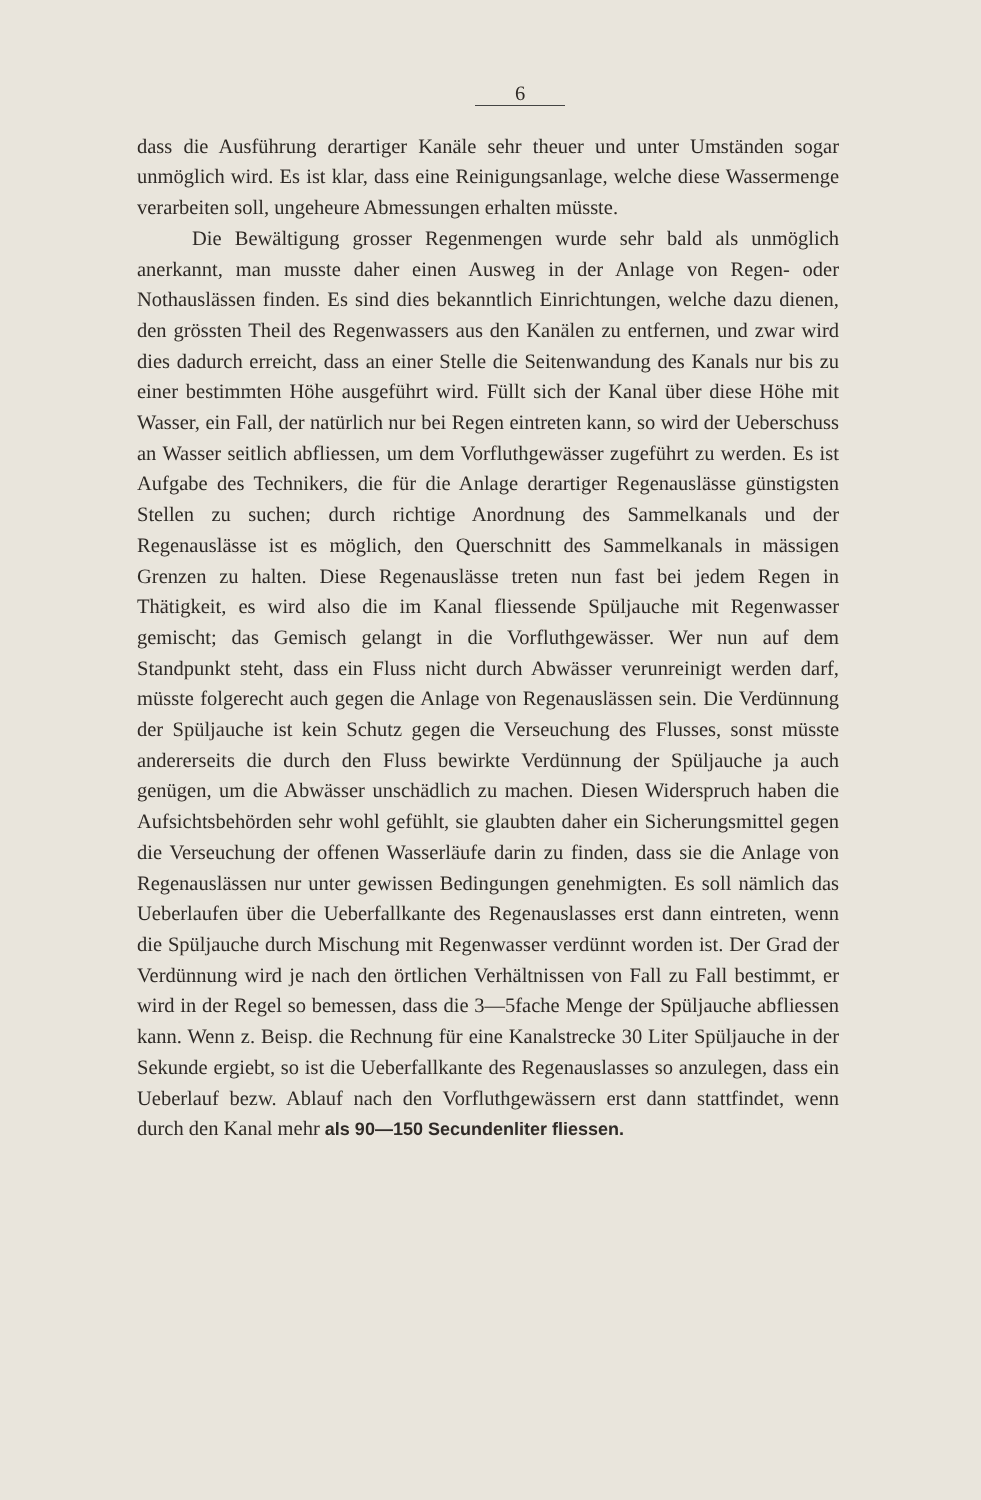6
dass die Ausführung derartiger Kanäle sehr theuer und unter Umständen sogar unmöglich wird. Es ist klar, dass eine Reinigungsanlage, welche diese Wassermenge verarbeiten soll, ungeheure Abmessungen erhalten müsste.
Die Bewältigung grosser Regenmengen wurde sehr bald als unmöglich anerkannt, man musste daher einen Ausweg in der Anlage von Regen- oder Nothauslässen finden. Es sind dies bekanntlich Einrichtungen, welche dazu dienen, den grössten Theil des Regenwassers aus den Kanälen zu entfernen, und zwar wird dies dadurch erreicht, dass an einer Stelle die Seitenwandung des Kanals nur bis zu einer bestimmten Höhe ausgeführt wird. Füllt sich der Kanal über diese Höhe mit Wasser, ein Fall, der natürlich nur bei Regen eintreten kann, so wird der Ueberschuss an Wasser seitlich abfliessen, um dem Vorfluthgewässer zugeführt zu werden. Es ist Aufgabe des Technikers, die für die Anlage derartiger Regenauslässe günstigsten Stellen zu suchen; durch richtige Anordnung des Sammelkanals und der Regenauslässe ist es möglich, den Querschnitt des Sammelkanals in mässigen Grenzen zu halten. Diese Regenauslässe treten nun fast bei jedem Regen in Thätigkeit, es wird also die im Kanal fliessende Spüljauche mit Regenwasser gemischt; das Gemisch gelangt in die Vorfluthgewässer. Wer nun auf dem Standpunkt steht, dass ein Fluss nicht durch Abwässer verunreinigt werden darf, müsste folgerecht auch gegen die Anlage von Regenauslässen sein. Die Verdünnung der Spüljauche ist kein Schutz gegen die Verseuchung des Flusses, sonst müsste andererseits die durch den Fluss bewirkte Verdünnung der Spüljauche ja auch genügen, um die Abwässer unschädlich zu machen. Diesen Widerspruch haben die Aufsichtsbehörden sehr wohl gefühlt, sie glaubten daher ein Sicherungsmittel gegen die Verseuchung der offenen Wasserläufe darin zu finden, dass sie die Anlage von Regenauslässen nur unter gewissen Bedingungen genehmigten. Es soll nämlich das Ueberlaufen über die Ueberfallkante des Regenauslasses erst dann eintreten, wenn die Spüljauche durch Mischung mit Regenwasser verdünnt worden ist. Der Grad der Verdünnung wird je nach den örtlichen Verhältnissen von Fall zu Fall bestimmt, er wird in der Regel so bemessen, dass die 3—5fache Menge der Spüljauche abfliessen kann. Wenn z. Beisp. die Rechnung für eine Kanalstrecke 30 Liter Spüljauche in der Sekunde ergiebt, so ist die Ueberfallkante des Regenauslasses so anzulegen, dass ein Ueberlauf bezw. Ablauf nach den Vorfluthgewässern erst dann stattfindet, wenn durch den Kanal mehr als 90—150 Secundenliter fliessen.